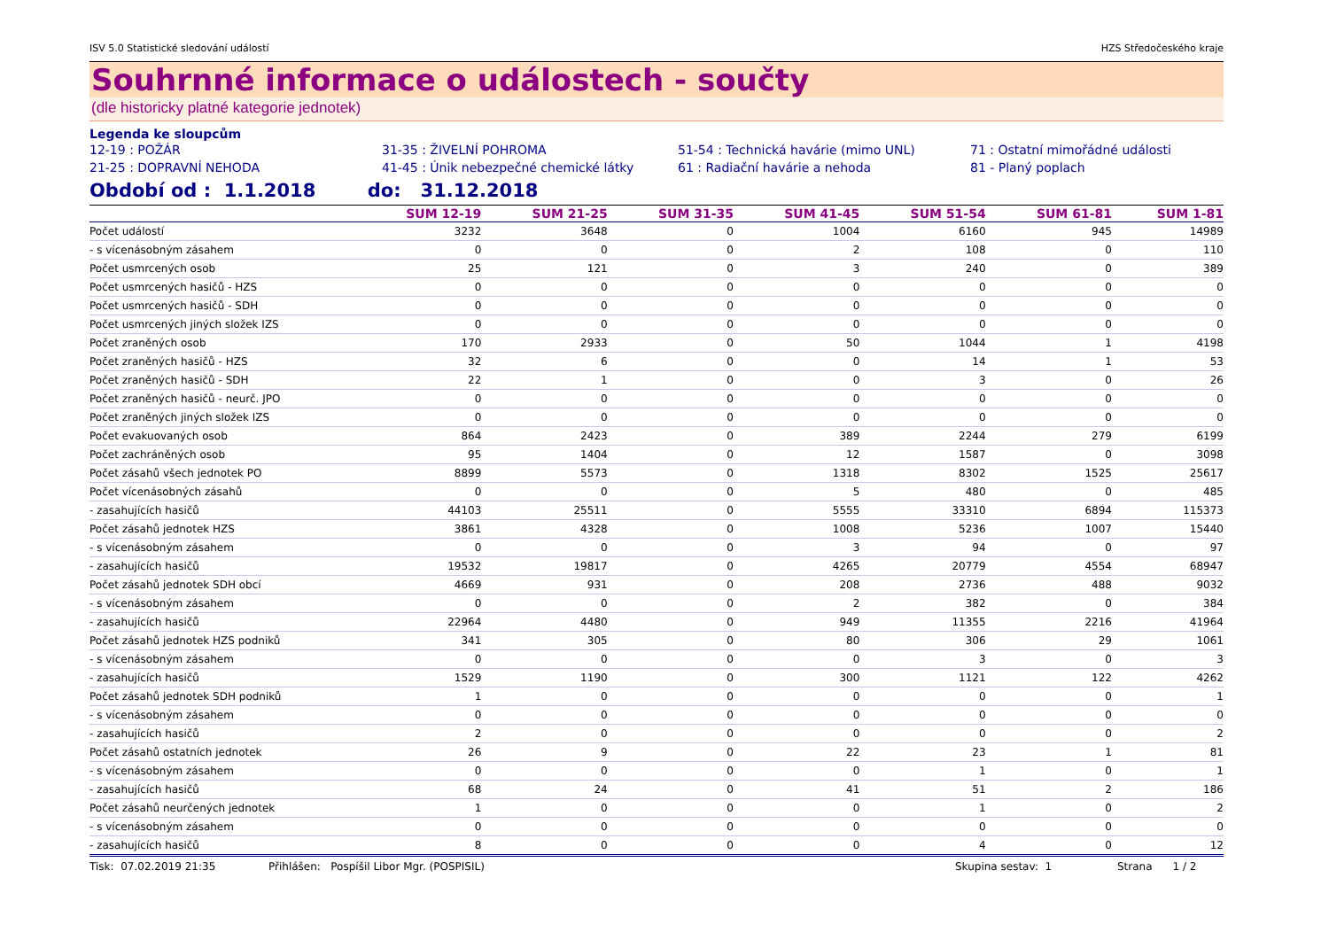ISV 5.0 Statistické sledování událostí HZS Středočeského kraje
Souhrnné informace o událostech - součty
(dle historicky platné kategorie jednotek)
Legenda ke sloupcům
12-19 : POŽÁR 31-35 : ŽIVELNÍ POHROMA 51-54 : Technická havárie (mimo UNL) 71 : Ostatní mimořádné události 21-25 : DOPRAVNÍ NEHODA 41-45 : Únik nebezpečné chemické látky 61 : Radiační havárie a nehoda 81 - Planý poplach
Období od : 1.1.2018 do: 31.12.2018
| | SUM 12-19 | SUM 21-25 | SUM 31-35 | SUM 41-45 | SUM 51-54 | SUM 61-81 | SUM 1-81 |
| --- | --- | --- | --- | --- | --- | --- | --- |
| Počet událostí | 3232 | 3648 | 0 | 1004 | 6160 | 945 | 14989 |
| - s vícenásobným zásahem | 0 | 0 | 0 | 2 | 108 | 0 | 110 |
| Počet usmrcených osob | 25 | 121 | 0 | 3 | 240 | 0 | 389 |
| Počet usmrcených hasičů - HZS | 0 | 0 | 0 | 0 | 0 | 0 | 0 |
| Počet usmrcených hasičů - SDH | 0 | 0 | 0 | 0 | 0 | 0 | 0 |
| Počet usmrcených jiných složek IZS | 0 | 0 | 0 | 0 | 0 | 0 | 0 |
| Počet zraněných osob | 170 | 2933 | 0 | 50 | 1044 | 1 | 4198 |
| Počet zraněných hasičů - HZS | 32 | 6 | 0 | 0 | 14 | 1 | 53 |
| Počet zraněných hasičů - SDH | 22 | 1 | 0 | 0 | 3 | 0 | 26 |
| Počet zraněných hasičů - neurč. JPO | 0 | 0 | 0 | 0 | 0 | 0 | 0 |
| Počet zraněných jiných složek IZS | 0 | 0 | 0 | 0 | 0 | 0 | 0 |
| Počet evakuovaných osob | 864 | 2423 | 0 | 389 | 2244 | 279 | 6199 |
| Počet zachráněných osob | 95 | 1404 | 0 | 12 | 1587 | 0 | 3098 |
| Počet zásahů všech jednotek PO | 8899 | 5573 | 0 | 1318 | 8302 | 1525 | 25617 |
| Počet vícenásobných zásahů | 0 | 0 | 0 | 5 | 480 | 0 | 485 |
| - zasahujících hasičů | 44103 | 25511 | 0 | 5555 | 33310 | 6894 | 115373 |
| Počet zásahů jednotek HZS | 3861 | 4328 | 0 | 1008 | 5236 | 1007 | 15440 |
| - s vícenásobným zásahem | 0 | 0 | 0 | 3 | 94 | 0 | 97 |
| - zasahujících hasičů | 19532 | 19817 | 0 | 4265 | 20779 | 4554 | 68947 |
| Počet zásahů jednotek SDH obcí | 4669 | 931 | 0 | 208 | 2736 | 488 | 9032 |
| - s vícenásobným zásahem | 0 | 0 | 0 | 2 | 382 | 0 | 384 |
| - zasahujících hasičů | 22964 | 4480 | 0 | 949 | 11355 | 2216 | 41964 |
| Počet zásahů jednotek HZS podniků | 341 | 305 | 0 | 80 | 306 | 29 | 1061 |
| - s vícenásobným zásahem | 0 | 0 | 0 | 0 | 3 | 0 | 3 |
| - zasahujících hasičů | 1529 | 1190 | 0 | 300 | 1121 | 122 | 4262 |
| Počet zásahů jednotek SDH podniků | 1 | 0 | 0 | 0 | 0 | 0 | 1 |
| - s vícenásobným zásahem | 0 | 0 | 0 | 0 | 0 | 0 | 0 |
| - zasahujících hasičů | 2 | 0 | 0 | 0 | 0 | 0 | 2 |
| Počet zásahů ostatních jednotek | 26 | 9 | 0 | 22 | 23 | 1 | 81 |
| - s vícenásobným zásahem | 0 | 0 | 0 | 0 | 1 | 0 | 1 |
| - zasahujících hasičů | 68 | 24 | 0 | 41 | 51 | 2 | 186 |
| Počet zásahů neurčených jednotek | 1 | 0 | 0 | 0 | 1 | 0 | 2 |
| - s vícenásobným zásahem | 0 | 0 | 0 | 0 | 0 | 0 | 0 |
| - zasahujících hasičů | 8 | 0 | 0 | 0 | 4 | 0 | 12 |
Tisk: 07.02.2019 21:35 Přihlášen: Pospíšil Libor Mgr. (POSPISIL) Skupina sestav: 1 Strana 1 / 2